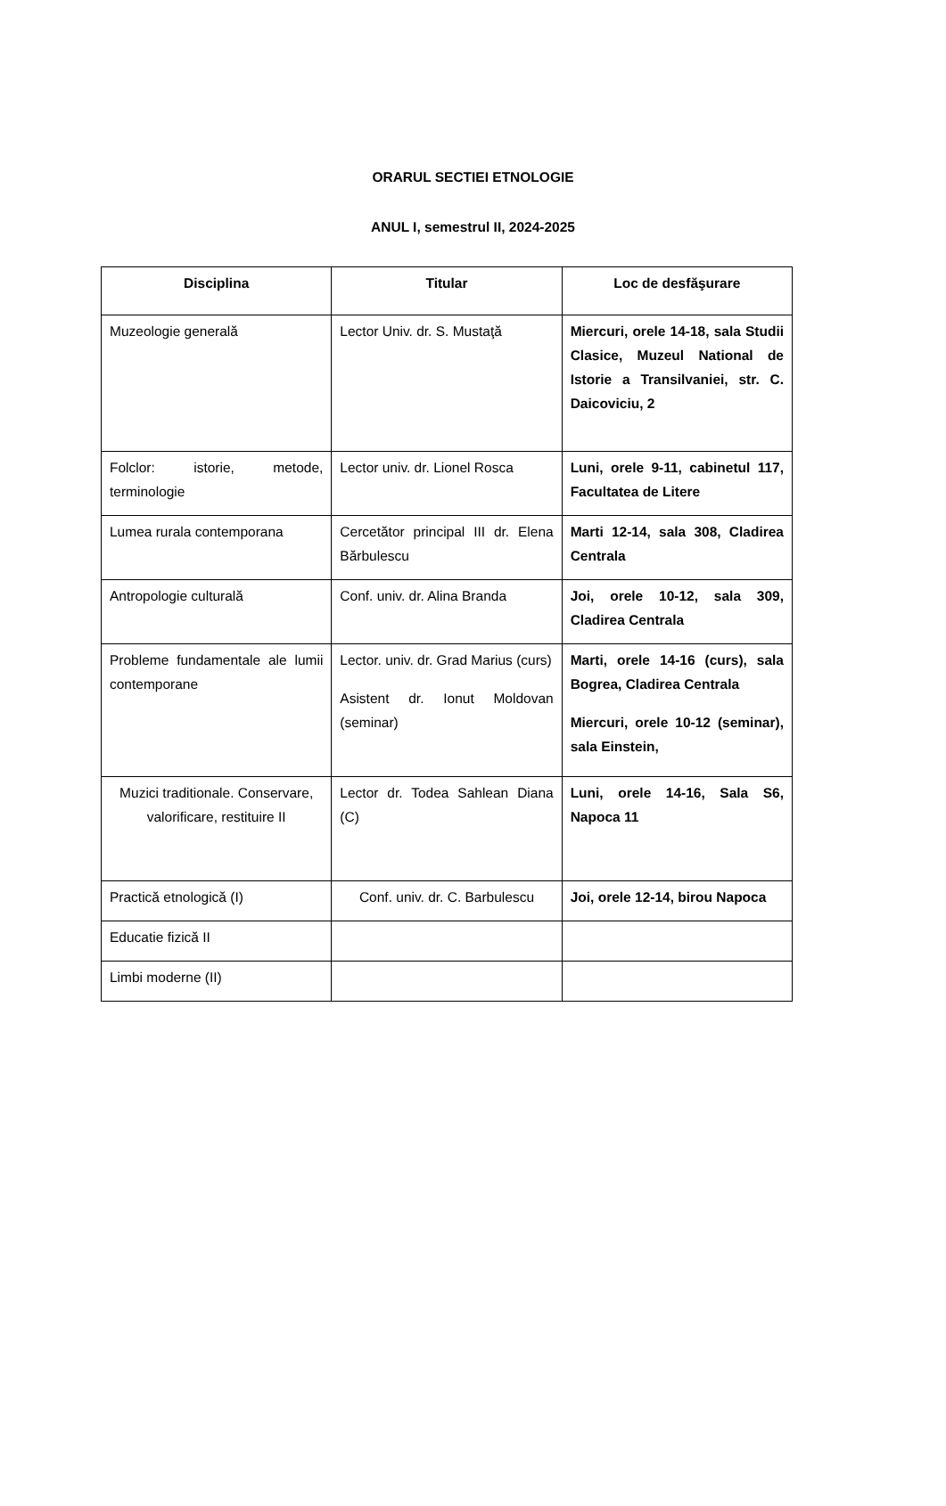ORARUL SECTIEI ETNOLOGIE
ANUL I, semestrul II, 2024-2025
| Disciplina | Titular | Loc de desfăşurare |
| --- | --- | --- |
| Muzeologie generală | Lector Univ. dr. S. Mustaţă | Miercuri, orele 14-18, sala Studii Clasice, Muzeul National de Istorie a Transilvaniei, str. C. Daicoviciu, 2 |
| Folclor: istorie, metode, terminologie | Lector univ. dr. Lionel Rosca | Luni, orele 9-11, cabinetul 117, Facultatea de Litere |
| Lumea rurala contemporana | Cercetător principal III dr. Elena Bărbulescu | Marti 12-14, sala 308, Cladirea Centrala |
| Antropologie culturală | Conf. univ. dr. Alina Branda | Joi, orele 10-12, sala 309, Cladirea Centrala |
| Probleme fundamentale ale lumii contemporane | Lector. univ. dr. Grad Marius (curs) Asistent dr. Ionut Moldovan (seminar) | Marti, orele 14-16 (curs), sala Bogrea, Cladirea Centrala Miercuri, orele 10-12 (seminar), sala Einstein, |
| Muzici traditionale. Conservare, valorificare, restituire II | Lector dr. Todea Sahlean Diana (C) | Luni, orele 14-16, Sala S6, Napoca 11 |
| Practică etnologică (I) | Conf. univ. dr. C. Barbulescu | Joi, orele 12-14, birou Napoca |
| Educatie fizică II | | |
| Limbi moderne (II) | | |